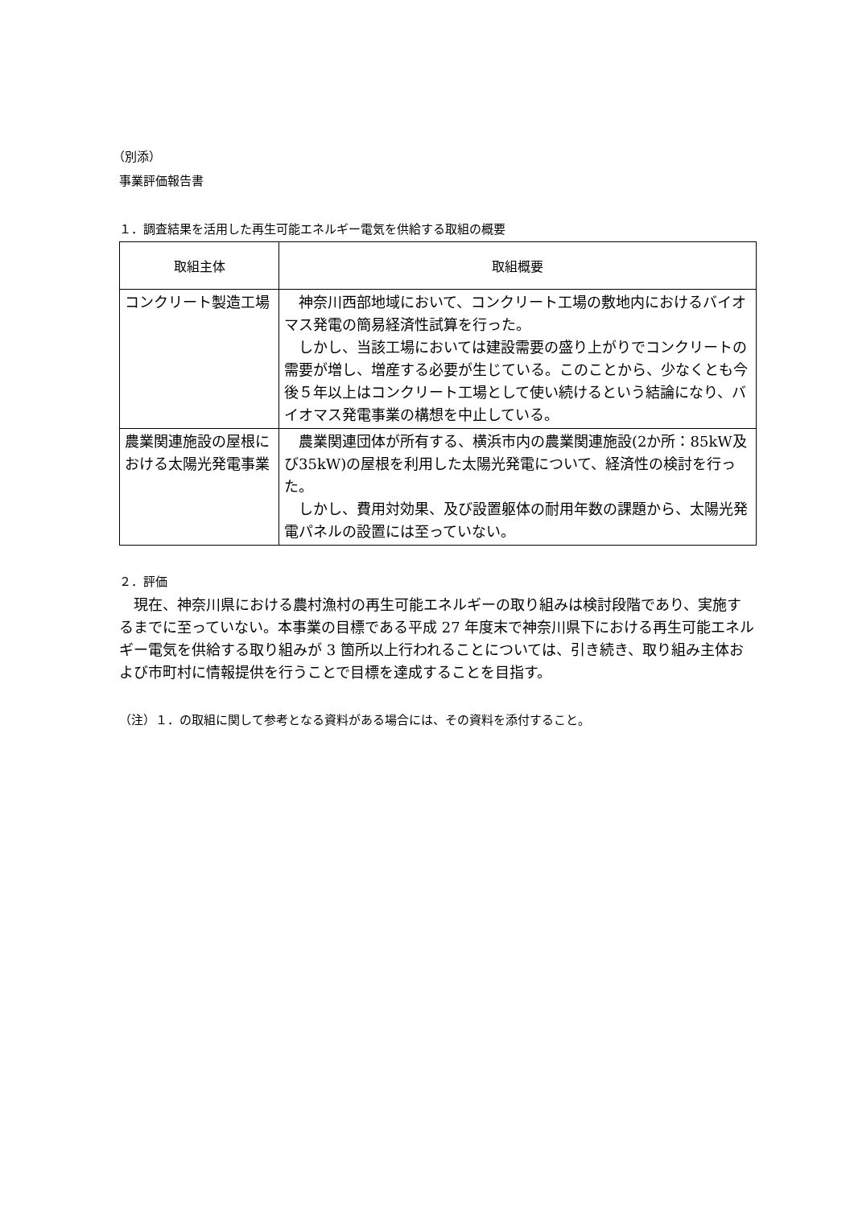（別添）
事業評価報告書
１．調査結果を活用した再生可能エネルギー電気を供給する取組の概要
| 取組主体 | 取組概要 |
| --- | --- |
| コンクリート製造工場 | 神奈川西部地域において、コンクリート工場の敷地内におけるバイオマス発電の簡易経済性試算を行った。 しかし、当該工場においては建設需要の盛り上がりでコンクリートの需要が増し、増産する必要が生じている。このことから、少なくとも今後５年以上はコンクリート工場として使い続けるという結論になり、バイオマス発電事業の構想を中止している。 |
| 農業関連施設の屋根における太陽光発電事業 | 農業関連団体が所有する、横浜市内の農業関連施設(2か所：85kW及び35kW)の屋根を利用した太陽光発電について、経済性の検討を行った。 しかし、費用対効果、及び設置躯体の耐用年数の課題から、太陽光発電パネルの設置には至っていない。 |
２．評価
　現在、神奈川県における農村漁村の再生可能エネルギーの取り組みは検討段階であり、実施するまでに至っていない。本事業の目標である平成 27 年度末で神奈川県下における再生可能エネルギー電気を供給する取り組みが 3 箇所以上行われることについては、引き続き、取り組み主体および市町村に情報提供を行うことで目標を達成することを目指す。
（注）１．の取組に関して参考となる資料がある場合には、その資料を添付すること。